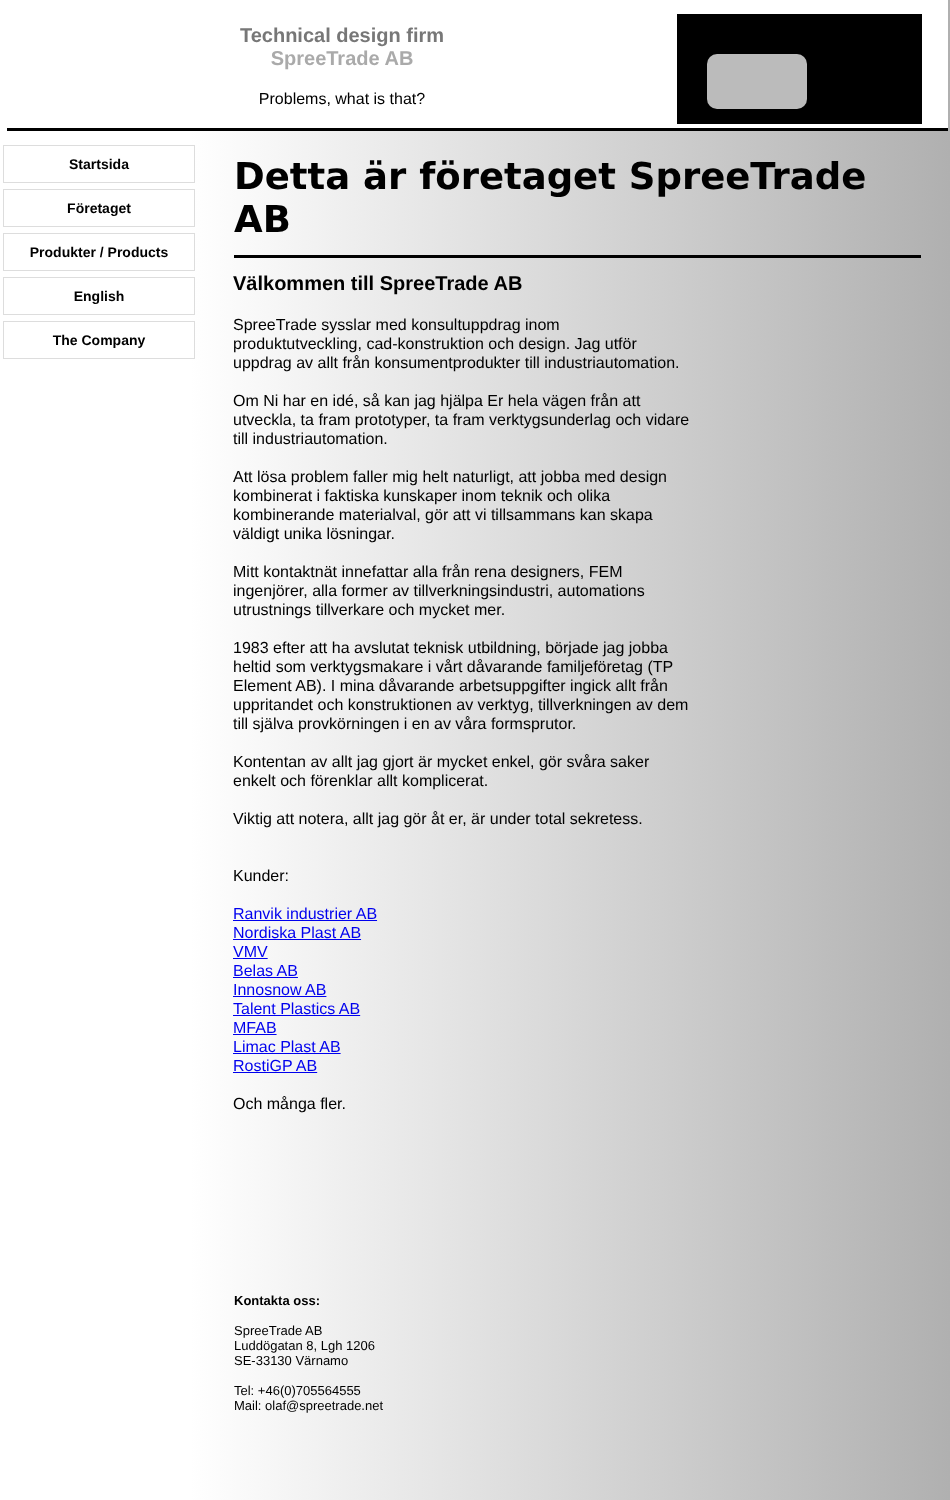Technical design firm
SpreeTrade AB
Problems, what is that?
Startsida
Företaget
Produkter / Products
English
The Company
Detta är företaget SpreeTrade AB
Välkommen till SpreeTrade AB
SpreeTrade sysslar med konsultuppdrag inom produktutveckling, cad-konstruktion och design. Jag utför uppdrag av allt från konsumentprodukter till industriautomation.
Om Ni har en idé, så kan jag hjälpa Er hela vägen från att utveckla, ta fram prototyper, ta fram verktygsunderlag och vidare till industriautomation.
Att lösa problem faller mig helt naturligt, att jobba med design kombinerat i faktiska kunskaper inom teknik och olika kombinerande materialval, gör att vi tillsammans kan skapa väldigt unika lösningar.
Mitt kontaktnät innefattar alla från rena designers, FEM ingenjörer, alla former av tillverkningsindustri, automations utrustnings tillverkare och mycket mer.
1983 efter att ha avslutat teknisk utbildning, började jag jobba heltid som verktygsmakare i vårt dåvarande familjeföretag (TP Element AB). I mina dåvarande arbetsuppgifter ingick allt från uppritandet och konstruktionen av verktyg, tillverkningen av dem till själva provkörningen i en av våra formsprutor.
Kontentan av allt jag gjort är mycket enkel, gör svåra saker enkelt och förenklar allt komplicerat.
Viktig att notera, allt jag gör åt er, är under total sekretess.
Kunder:
Ranvik industrier AB
Nordiska Plast AB
VMV
Belas AB
Innosnow AB
Talent Plastics AB
MFAB
Limac Plast AB
RostiGP AB
Och många fler.
Kontakta oss:
SpreeTrade AB
Luddögatan 8, Lgh 1206
SE-33130 Värnamo
Tel: +46(0)705564555
Mail: olaf@spreetrade.net